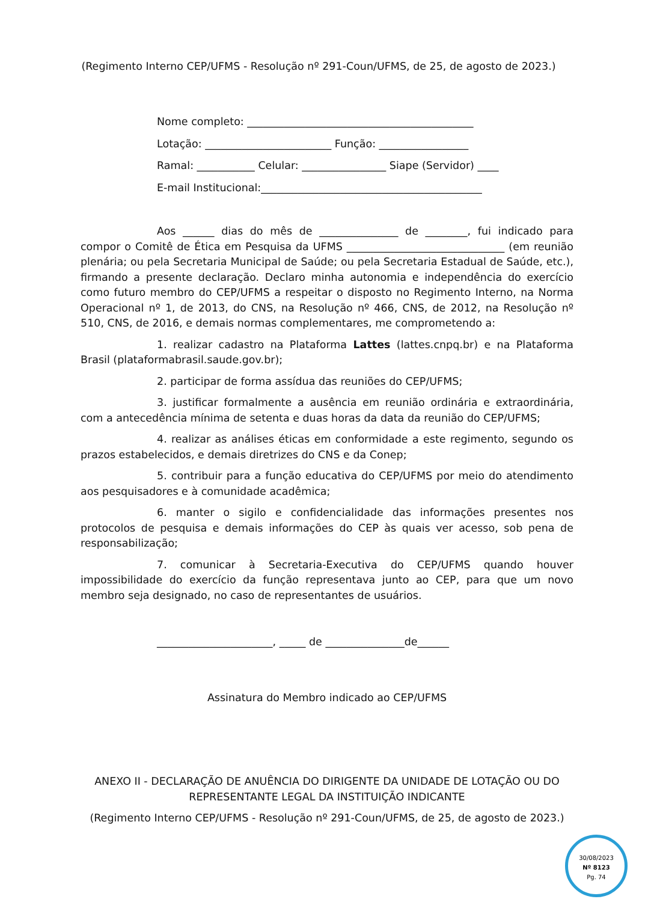(Regimento Interno CEP/UFMS - Resolução nº 291-Coun/UFMS, de 25, de agosto de 2023.)
Nome completo: ___________________________________________
Lotação: ________________________ Função: _________________
Ramal: ___________ Celular: ________________ Siape (Servidor) ____
E-mail Institucional:__________________________________________
Aos ______ dias do mês de _______________ de ________, fui indicado para compor o Comitê de Ética em Pesquisa da UFMS ______________________________ (em reunião plenária; ou pela Secretaria Municipal de Saúde; ou pela Secretaria Estadual de Saúde, etc.), firmando a presente declaração. Declaro minha autonomia e independência do exercício como futuro membro do CEP/UFMS a respeitar o disposto no Regimento Interno, na Norma Operacional nº 1, de 2013, do CNS, na Resolução nº 466, CNS, de 2012, na Resolução nº 510, CNS, de 2016, e demais normas complementares, me comprometendo a:
1. realizar cadastro na Plataforma Lattes (lattes.cnpq.br) e na Plataforma Brasil (plataformabrasil.saude.gov.br);
2. participar de forma assídua das reuniões do CEP/UFMS;
3. justificar formalmente a ausência em reunião ordinária e extraordinária, com a antecedência mínima de setenta e duas horas da data da reunião do CEP/UFMS;
4. realizar as análises éticas em conformidade a este regimento, segundo os prazos estabelecidos, e demais diretrizes do CNS e da Conep;
5. contribuir para a função educativa do CEP/UFMS por meio do atendimento aos pesquisadores e à comunidade acadêmica;
6. manter o sigilo e confidencialidade das informações presentes nos protocolos de pesquisa e demais informações do CEP às quais ver acesso, sob pena de responsabilização;
7. comunicar à Secretaria-Executiva do CEP/UFMS quando houver impossibilidade do exercício da função representava junto ao CEP, para que um novo membro seja designado, no caso de representantes de usuários.
______________________, _____ de _______________de______
Assinatura do Membro indicado ao CEP/UFMS
ANEXO II - DECLARAÇÃO DE ANUÊNCIA DO DIRIGENTE DA UNIDADE DE LOTAÇÃO OU DO
REPRESENTANTE LEGAL DA INSTITUIÇÃO INDICANTE
(Regimento Interno CEP/UFMS - Resolução nº 291-Coun/UFMS, de 25, de agosto de 2023.)
30/08/2023
Nº 8123
Pg. 74